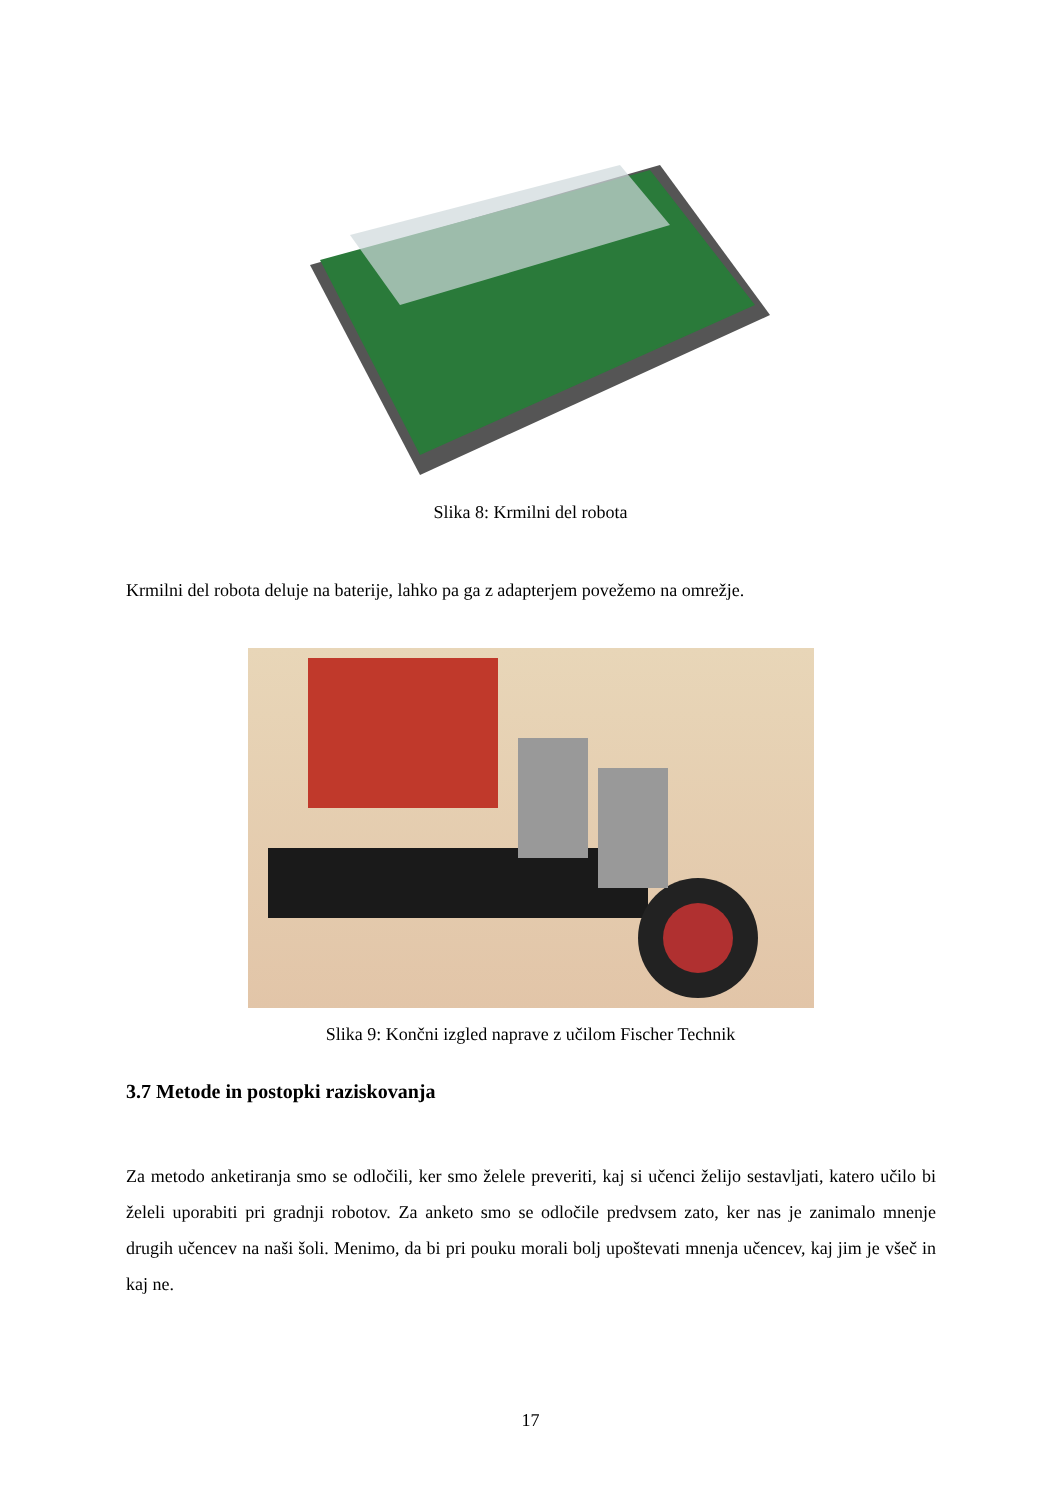Slika 8: Krmilni del robota
Krmilni del robota deluje na baterije, lahko pa ga z adapterjem povežemo na omrežje.
Slika 9: Končni izgled naprave z učilom Fischer Technik
3.7 Metode in postopki raziskovanja
Za metodo anketiranja smo se odločili, ker smo želele preveriti, kaj si učenci želijo sestavljati, katero učilo bi želeli uporabiti pri gradnji robotov. Za anketo smo se odločile predvsem zato, ker nas je zanimalo mnenje drugih učencev na naši šoli. Menimo, da bi pri pouku morali bolj upoštevati mnenja učencev, kaj jim je všeč in kaj ne.
17